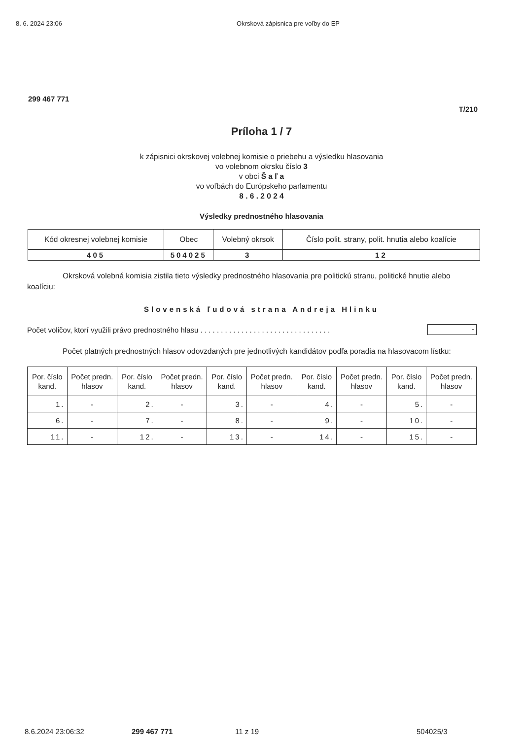8. 6. 2024 23:06 Okrsková zápisnica pre voľby do EP
299 467 771
T/210
Príloha 1 / 7
k zápisnici okrskovej volebnej komisie o priebehu a výsledku hlasovania
vo volebnom okrsku číslo 3
v obci Š a ľ a
vo voľbách do Európskeho parlamentu
8 . 6 . 2 0 2 4
Výsledky prednostného hlasovania
| Kód okresnej volebnej komisie | Obec | Volebný okrsok | Číslo polit. strany, polit. hnutia alebo koalície |
| --- | --- | --- | --- |
| 405 | 504025 | 3 | 12 |
Okrsková volebná komisia zistila tieto výsledky prednostného hlasovania pre politickú stranu, politické hnutie alebo koalíciu:
Slovenská ľudová strana Andreja Hlinku
Počet voličov, ktorí využili právo prednostného hlasu . . . . . . . . . . . . . . . . . . . . . . . . . . . . . . . . -
Počet platných prednostných hlasov odovzdaných pre jednotlivých kandidátov podľa poradia na hlasovacom lístku:
| Por. číslo kand. | Počet predn. hlasov | Por. číslo kand. | Počet predn. hlasov | Por. číslo kand. | Počet predn. hlasov | Por. číslo kand. | Počet predn. hlasov | Por. číslo kand. | Počet predn. hlasov |
| --- | --- | --- | --- | --- | --- | --- | --- | --- | --- |
| 1. | - | 2. | - | 3. | - | 4. | - | 5. | - |
| 6. | - | 7. | - | 8. | - | 9. | - | 10. | - |
| 11. | - | 12. | - | 13. | - | 14. | - | 15. | - |
8.6.2024 23:06:32 299 467 771 11 z 19 504025/3